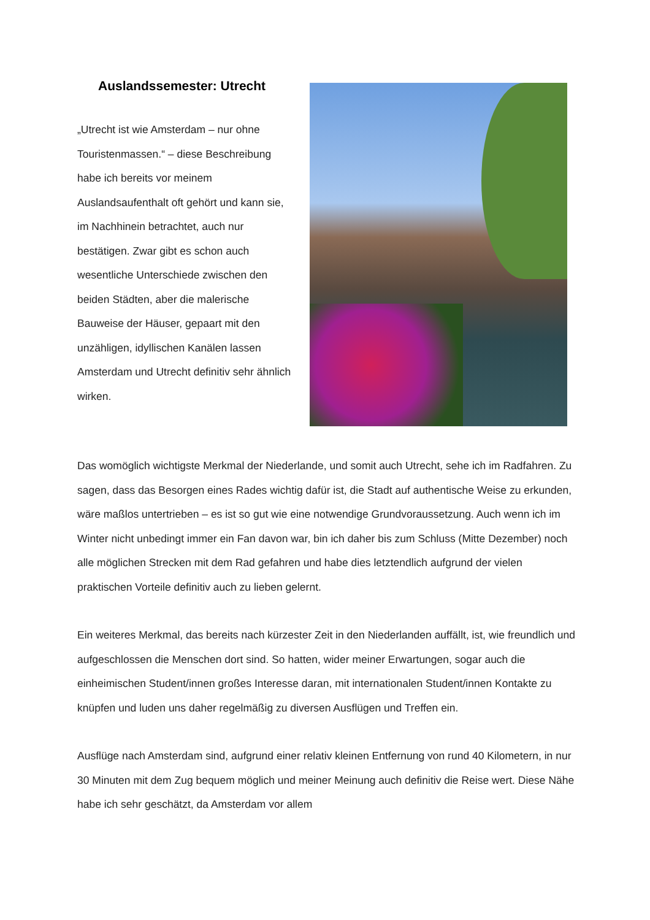Auslandssemester: Utrecht
„Utrecht ist wie Amsterdam – nur ohne Touristenmassen.“ – diese Beschreibung habe ich bereits vor meinem Auslandsaufenthalt oft gehört und kann sie, im Nachhinein betrachtet, auch nur bestätigen. Zwar gibt es schon auch wesentliche Unterschiede zwischen den beiden Städten, aber die malerische Bauweise der Häuser, gepaart mit den unzähligen, idyllischen Kanälen lassen Amsterdam und Utrecht definitiv sehr ähnlich wirken.
Das womöglich wichtigste Merkmal der Niederlande, und somit auch Utrecht, sehe ich im Radfahren. Zu sagen, dass das Besorgen eines Rades wichtig dafür ist, die Stadt auf authentische Weise zu erkunden, wäre maßlos untertrieben – es ist so gut wie eine notwendige Grundvoraussetzung. Auch wenn ich im Winter nicht unbedingt immer ein Fan davon war, bin ich daher bis zum Schluss (Mitte Dezember) noch alle möglichen Strecken mit dem Rad gefahren und habe dies letztendlich aufgrund der vielen praktischen Vorteile definitiv auch zu lieben gelernt.
Ein weiteres Merkmal, das bereits nach kürzester Zeit in den Niederlanden auffällt, ist, wie freundlich und aufgeschlossen die Menschen dort sind. So hatten, wider meiner Erwartungen, sogar auch die einheimischen Student/innen großes Interesse daran, mit internationalen Student/innen Kontakte zu knüpfen und luden uns daher regelmäßig zu diversen Ausflügen und Treffen ein.
Ausflüge nach Amsterdam sind, aufgrund einer relativ kleinen Entfernung von rund 40 Kilometern, in nur 30 Minuten mit dem Zug bequem möglich und meiner Meinung auch definitiv die Reise wert. Diese Nähe habe ich sehr geschätzt, da Amsterdam vor allem